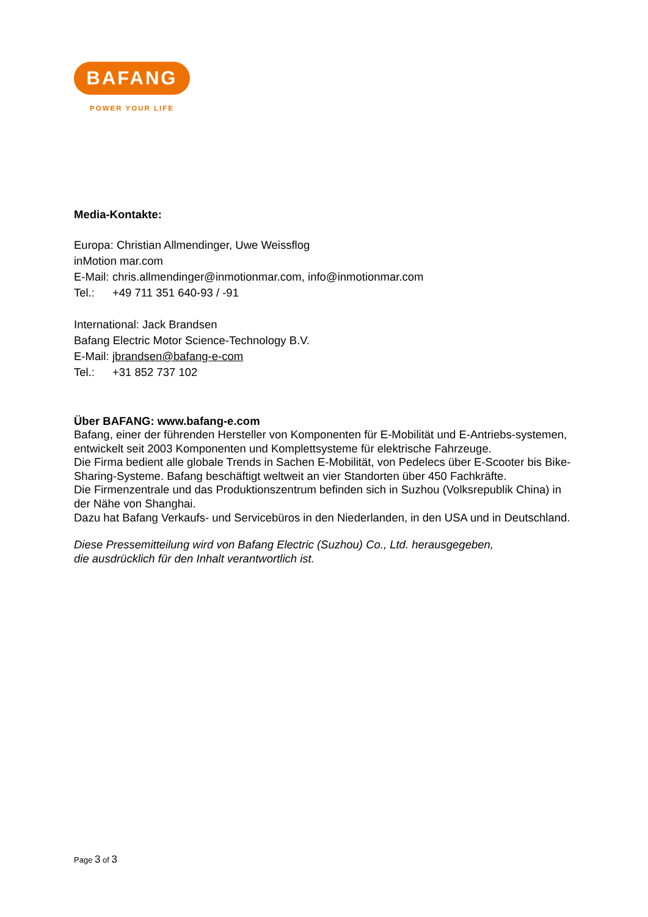BAFANG
POWER YOUR LIFE
Media-Kontakte:
Europa: Christian Allmendinger, Uwe Weissflog
inMotion mar.com
E-Mail: chris.allmendinger@inmotionmar.com, info@inmotionmar.com
Tel.: +49 711 351 640-93 / -91
International: Jack Brandsen
Bafang Electric Motor Science-Technology B.V.
E-Mail: jbrandsen@bafang-e-com
Tel.: +31 852 737 102
Über BAFANG: www.bafang-e.com
Bafang, einer der führenden Hersteller von Komponenten für E-Mobilität und E-Antriebs-systemen, entwickelt seit 2003 Komponenten und Komplettsysteme für elektrische Fahrzeuge.
Die Firma bedient alle globale Trends in Sachen E-Mobilität, von Pedelecs über E-Scooter bis Bike-Sharing-Systeme. Bafang beschäftigt weltweit an vier Standorten über 450 Fachkräfte.
Die Firmenzentrale und das Produktionszentrum befinden sich in Suzhou (Volksrepublik China) in der Nähe von Shanghai.
Dazu hat Bafang Verkaufs- und Servicebüros in den Niederlanden, in den USA und in Deutschland.
Diese Pressemitteilung wird von Bafang Electric (Suzhou) Co., Ltd. herausgegeben,
die ausdrücklich für den Inhalt verantwortlich ist.
Page 3 of 3